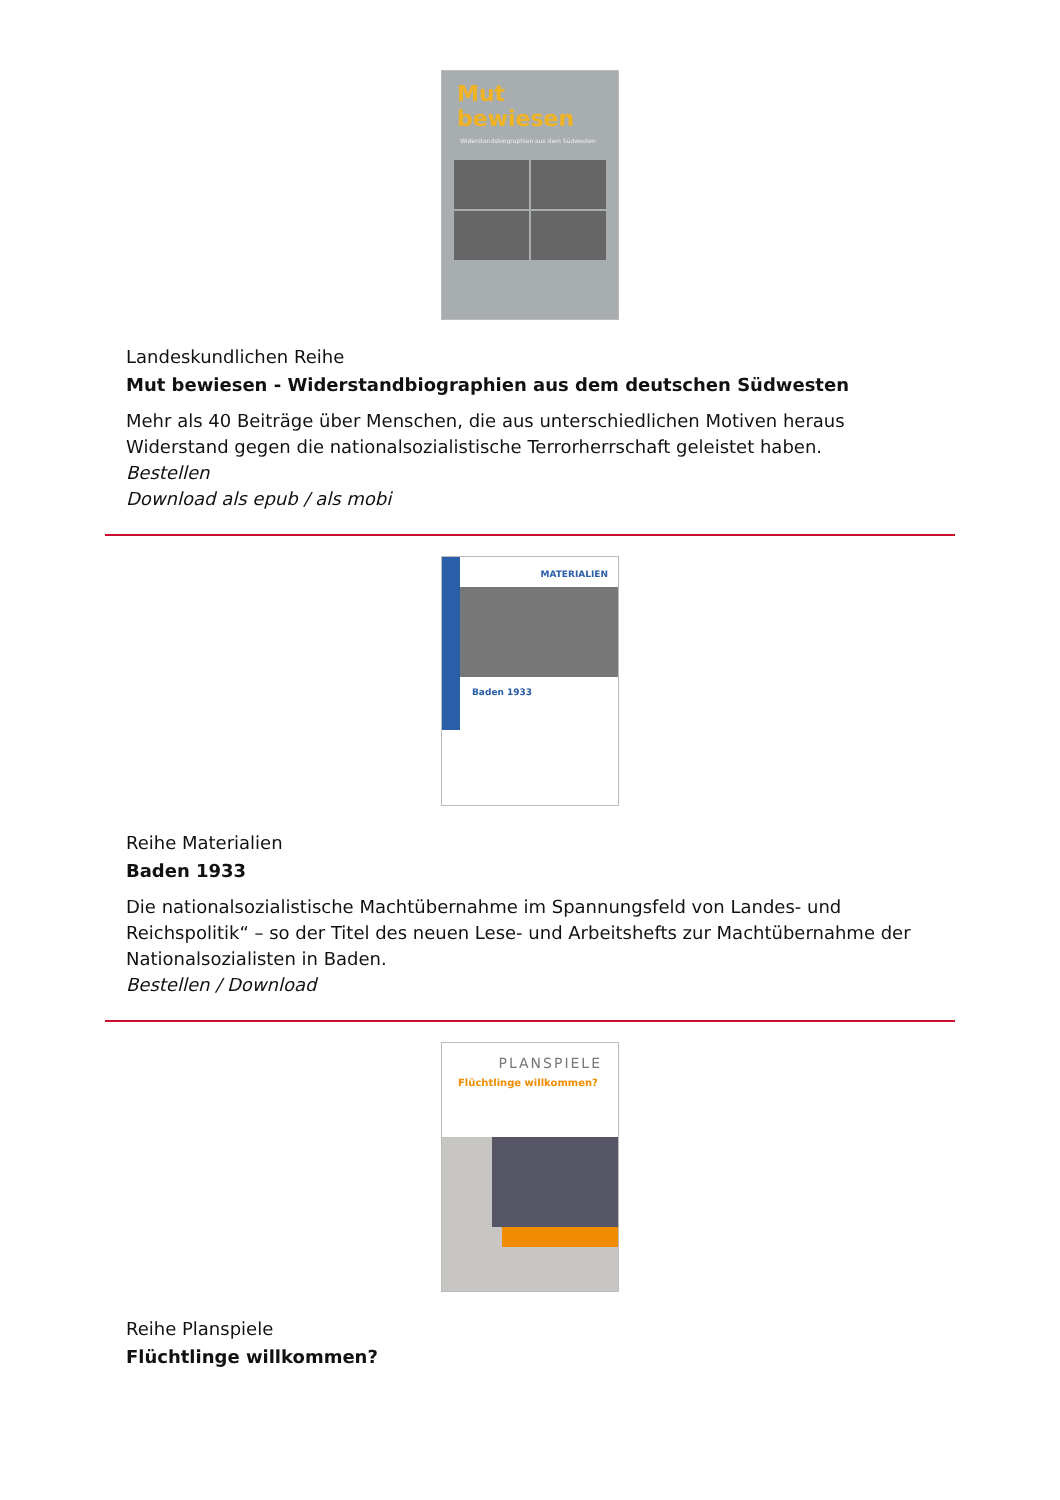Mut bewiesen
Widerstandsbiographien aus dem Südwesten
Landeskundlichen Reihe
Mut bewiesen - Widerstandbiographien aus dem deutschen Südwesten
Mehr als 40 Beiträge über Menschen, die aus unterschiedlichen Motiven heraus Widerstand gegen die nationalsozialistische Terrorherrschaft geleistet haben.
Bestellen
Download als epub / als mobi
MATERIALIEN
Baden 1933
Reihe Materialien
Baden 1933
Die nationalsozialistische Machtübernahme im Spannungsfeld von Landes- und Reichspolitik“ – so der Titel des neuen Lese- und Arbeitshefts zur Machtübernahme der Nationalsozialisten in Baden.
Bestellen / Download
PLANSPIELE
Flüchtlinge willkommen?
Reihe Planspiele
Flüchtlinge willkommen?